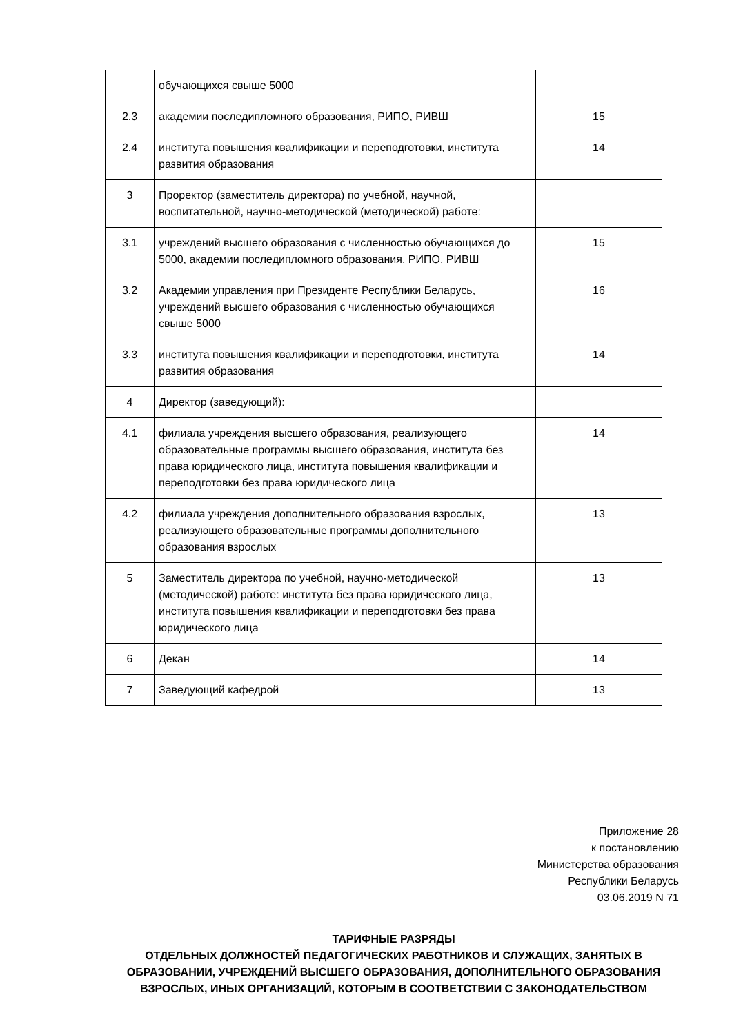| | обучающихся свыше 5000 | |
| 2.3 | академии последипломного образования, РИПО, РИВШ | 15 |
| 2.4 | института повышения квалификации и переподготовки, института развития образования | 14 |
| 3 | Проректор (заместитель директора) по учебной, научной, воспитательной, научно-методической (методической) работе: | |
| 3.1 | учреждений высшего образования с численностью обучающихся до 5000, академии последипломного образования, РИПО, РИВШ | 15 |
| 3.2 | Академии управления при Президенте Республики Беларусь, учреждений высшего образования с численностью обучающихся свыше 5000 | 16 |
| 3.3 | института повышения квалификации и переподготовки, института развития образования | 14 |
| 4 | Директор (заведующий): | |
| 4.1 | филиала учреждения высшего образования, реализующего образовательные программы высшего образования, института без права юридического лица, института повышения квалификации и переподготовки без права юридического лица | 14 |
| 4.2 | филиала учреждения дополнительного образования взрослых, реализующего образовательные программы дополнительного образования взрослых | 13 |
| 5 | Заместитель директора по учебной, научно-методической (методической) работе: института без права юридического лица, института повышения квалификации и переподготовки без права юридического лица | 13 |
| 6 | Декан | 14 |
| 7 | Заведующий кафедрой | 13 |
Приложение 28
к постановлению
Министерства образования
Республики Беларусь
03.06.2019 N 71
ТАРИФНЫЕ РАЗРЯДЫ
ОТДЕЛЬНЫХ ДОЛЖНОСТЕЙ ПЕДАГОГИЧЕСКИХ РАБОТНИКОВ И СЛУЖАЩИХ, ЗАНЯТЫХ В ОБРАЗОВАНИИ, УЧРЕЖДЕНИЙ ВЫСШЕГО ОБРАЗОВАНИЯ, ДОПОЛНИТЕЛЬНОГО ОБРАЗОВАНИЯ ВЗРОСЛЫХ, ИНЫХ ОРГАНИЗАЦИЙ, КОТОРЫМ В СООТВЕТСТВИИ С ЗАКОНОДАТЕЛЬСТВОМ